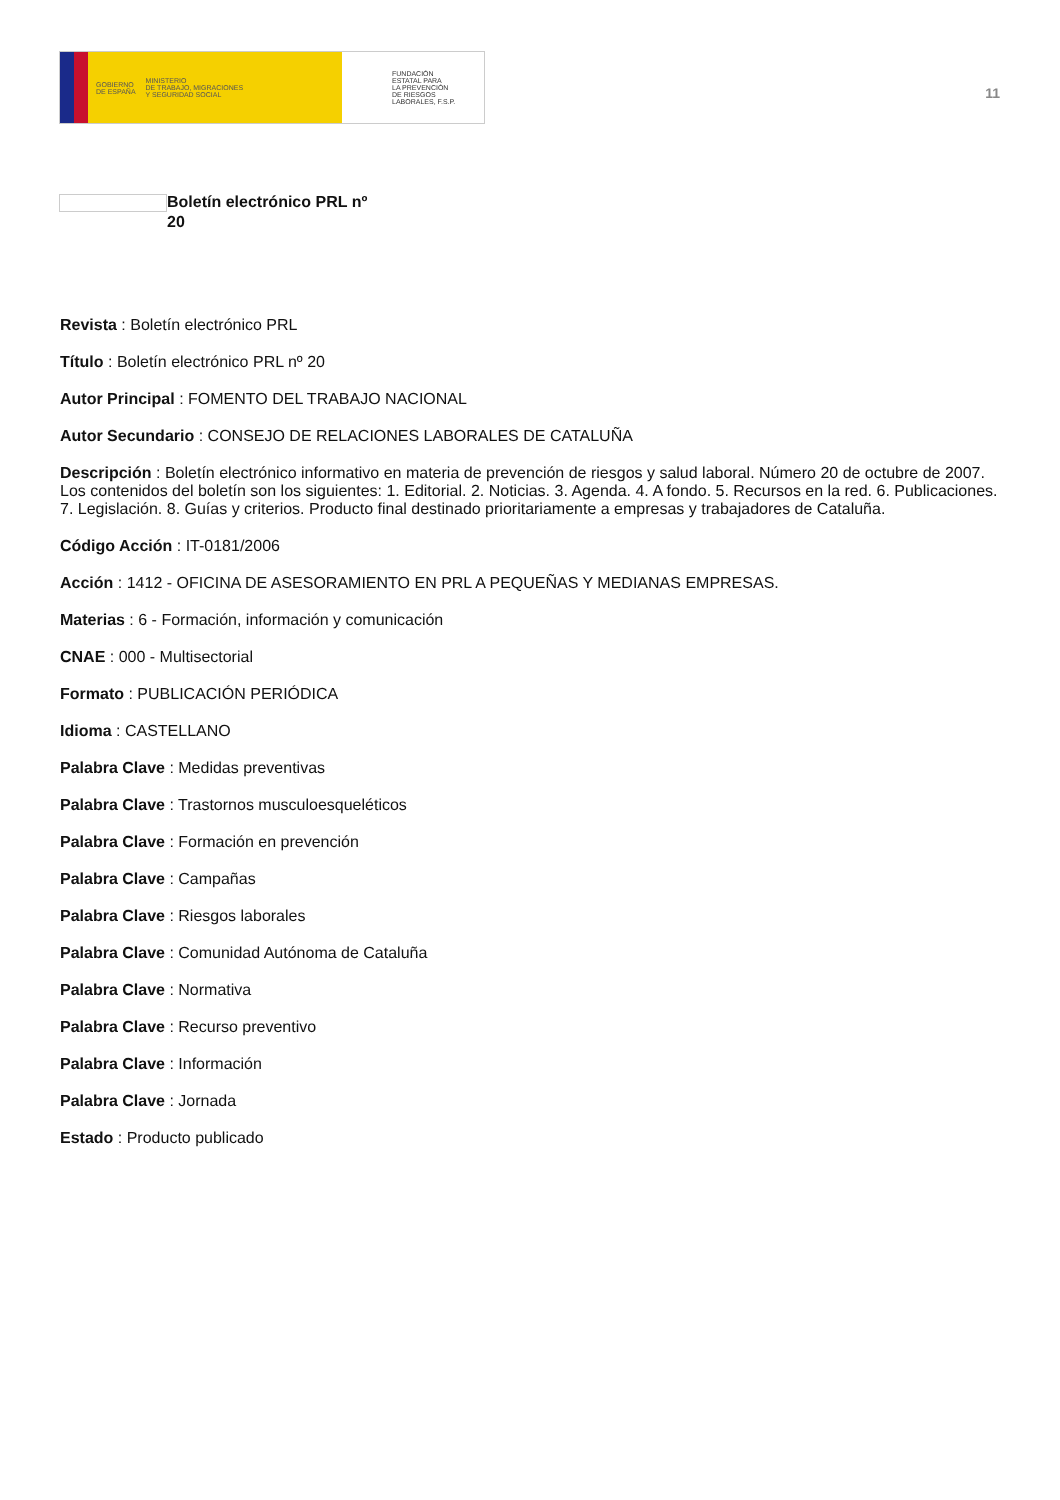GOBIERNO
DE ESPAÑA MINISTERIO
DE TRABAJO, MIGRACIONES
Y SEGURIDAD SOCIAL
FUNDACIÓN
ESTATAL PARA
LA PREVENCIÓN
DE RIESGOS
LABORALES, F.S.P.
11
Boletín electrónico PRL nº 20
Revista : Boletín electrónico PRL
Título : Boletín electrónico PRL nº 20
Autor Principal : FOMENTO DEL TRABAJO NACIONAL
Autor Secundario : CONSEJO DE RELACIONES LABORALES DE CATALUÑA
Descripción : Boletín electrónico informativo en materia de prevención de riesgos y salud laboral. Número 20 de octubre de 2007. Los contenidos del boletín son los siguientes: 1. Editorial. 2. Noticias. 3. Agenda. 4. A fondo. 5. Recursos en la red. 6. Publicaciones. 7. Legislación. 8. Guías y criterios. Producto final destinado prioritariamente a empresas y trabajadores de Cataluña.
Código Acción : IT-0181/2006
Acción : 1412 - OFICINA DE ASESORAMIENTO EN PRL A PEQUEÑAS Y MEDIANAS EMPRESAS.
Materias : 6 - Formación, información y comunicación
CNAE : 000 - Multisectorial
Formato : PUBLICACIÓN PERIÓDICA
Idioma : CASTELLANO
Palabra Clave : Medidas preventivas
Palabra Clave : Trastornos musculoesqueléticos
Palabra Clave : Formación en prevención
Palabra Clave : Campañas
Palabra Clave : Riesgos laborales
Palabra Clave : Comunidad Autónoma de Cataluña
Palabra Clave : Normativa
Palabra Clave : Recurso preventivo
Palabra Clave : Información
Palabra Clave : Jornada
Estado : Producto publicado